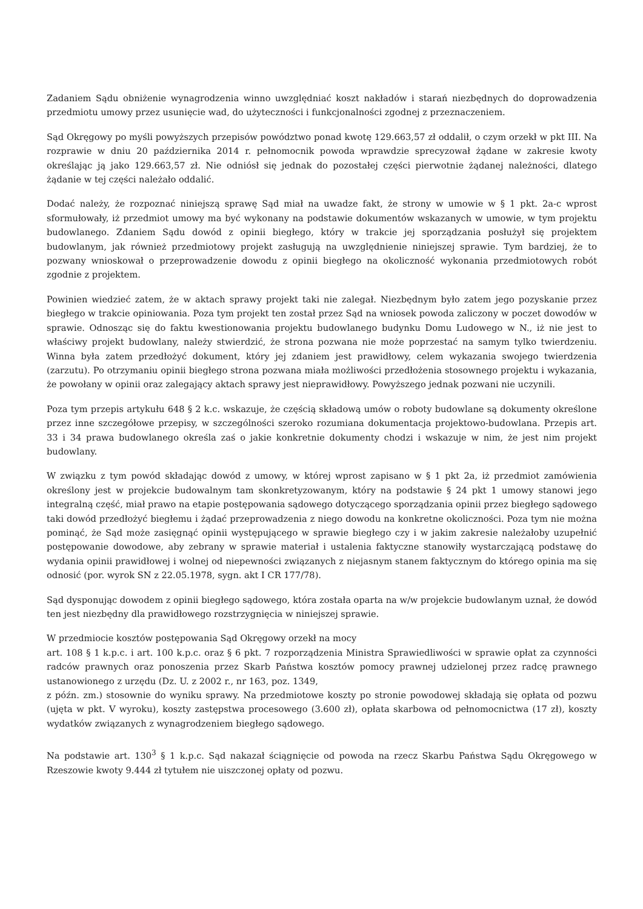Zadaniem Sądu obniżenie wynagrodzenia winno uwzględniać koszt nakładów i starań niezbędnych do doprowadzenia przedmiotu umowy przez usunięcie wad, do użyteczności i funkcjonalności zgodnej z przeznaczeniem.
Sąd Okręgowy po myśli powyższych przepisów powództwo ponad kwotę 129.663,57 zł oddalił, o czym orzekł w pkt III. Na rozprawie w dniu 20 października 2014 r. pełnomocnik powoda wprawdzie sprecyzował żądane w zakresie kwoty określając ją jako 129.663,57 zł. Nie odniósł się jednak do pozostałej części pierwotnie żądanej należności, dlatego żądanie w tej części należało oddalić.
Dodać należy, że rozpoznać niniejszą sprawę Sąd miał na uwadze fakt, że strony w umowie w § 1 pkt. 2a-c wprost sformułowały, iż przedmiot umowy ma być wykonany na podstawie dokumentów wskazanych w umowie, w tym projektu budowlanego. Zdaniem Sądu dowód z opinii biegłego, który w trakcie jej sporządzania posłużył się projektem budowlanym, jak również przedmiotowy projekt zasługują na uwzględnienie niniejszej sprawie. Tym bardziej, że to pozwany wnioskował o przeprowadzenie dowodu z opinii biegłego na okoliczność wykonania przedmiotowych robót zgodnie z projektem.
Powinien wiedzieć zatem, że w aktach sprawy projekt taki nie zalegał. Niezbędnym było zatem jego pozyskanie przez biegłego w trakcie opiniowania. Poza tym projekt ten został przez Sąd na wniosek powoda zaliczony w poczet dowodów w sprawie. Odnosząc się do faktu kwestionowania projektu budowlanego budynku Domu Ludowego w N., iż nie jest to właściwy projekt budowlany, należy stwierdzić, że strona pozwana nie może poprzestać na samym tylko twierdzeniu. Winna była zatem przedłożyć dokument, który jej zdaniem jest prawidłowy, celem wykazania swojego twierdzenia (zarzutu). Po otrzymaniu opinii biegłego strona pozwana miała możliwości przedłożenia stosownego projektu i wykazania, że powołany w opinii oraz zalegający aktach sprawy jest nieprawidłowy. Powyższego jednak pozwani nie uczynili.
Poza tym przepis artykułu 648 § 2 k.c. wskazuje, że częścią składową umów o roboty budowlane są dokumenty określone przez inne szczegółowe przepisy, w szczególności szeroko rozumiana dokumentacja projektowo-budowlana. Przepis art. 33 i 34 prawa budowlanego określa zaś o jakie konkretnie dokumenty chodzi i wskazuje w nim, że jest nim projekt budowlany.
W związku z tym powód składając dowód z umowy, w której wprost zapisano w § 1 pkt 2a, iż przedmiot zamówienia określony jest w projekcie budowalnym tam skonkretyzowanym, który na podstawie § 24 pkt 1 umowy stanowi jego integralną część, miał prawo na etapie postępowania sądowego dotyczącego sporządzania opinii przez biegłego sądowego taki dowód przedłożyć biegłemu i żądać przeprowadzenia z niego dowodu na konkretne okoliczności. Poza tym nie można pominąć, że Sąd może zasięgnąć opinii występującego w sprawie biegłego czy i w jakim zakresie należałoby uzupełnić postępowanie dowodowe, aby zebrany w sprawie materiał i ustalenia faktyczne stanowiły wystarczającą podstawę do wydania opinii prawidłowej i wolnej od niepewności związanych z niejasnym stanem faktycznym do którego opinia ma się odnosić (por. wyrok SN z 22.05.1978, sygn. akt I CR 177/78).
Sąd dysponując dowodem z opinii biegłego sądowego, która została oparta na w/w projekcie budowlanym uznał, że dowód ten jest niezbędny dla prawidłowego rozstrzygnięcia w niniejszej sprawie.
W przedmiocie kosztów postępowania Sąd Okręgowy orzekł na mocy
art. 108 § 1 k.p.c. i art. 100 k.p.c. oraz § 6 pkt. 7 rozporządzenia Ministra Sprawiedliwości w sprawie opłat za czynności radców prawnych oraz ponoszenia przez Skarb Państwa kosztów pomocy prawnej udzielonej przez radcę prawnego ustanowionego z urzędu (Dz. U. z 2002 r., nr 163, poz. 1349,
z późn. zm.) stosownie do wyniku sprawy. Na przedmiotowe koszty po stronie powodowej składają się opłata od pozwu (ujęta w pkt. V wyroku), koszty zastępstwa procesowego (3.600 zł), opłata skarbowa od pełnomocnictwa (17 zł), koszty wydatków związanych z wynagrodzeniem biegłego sądowego.
Na podstawie art. 130<sup>3</sup> § 1 k.p.c. Sąd nakazał ściągnięcie od powoda na rzecz Skarbu Państwa Sądu Okręgowego w Rzeszowie kwoty 9.444 zł tytułem nie uiszczonej opłaty od pozwu.